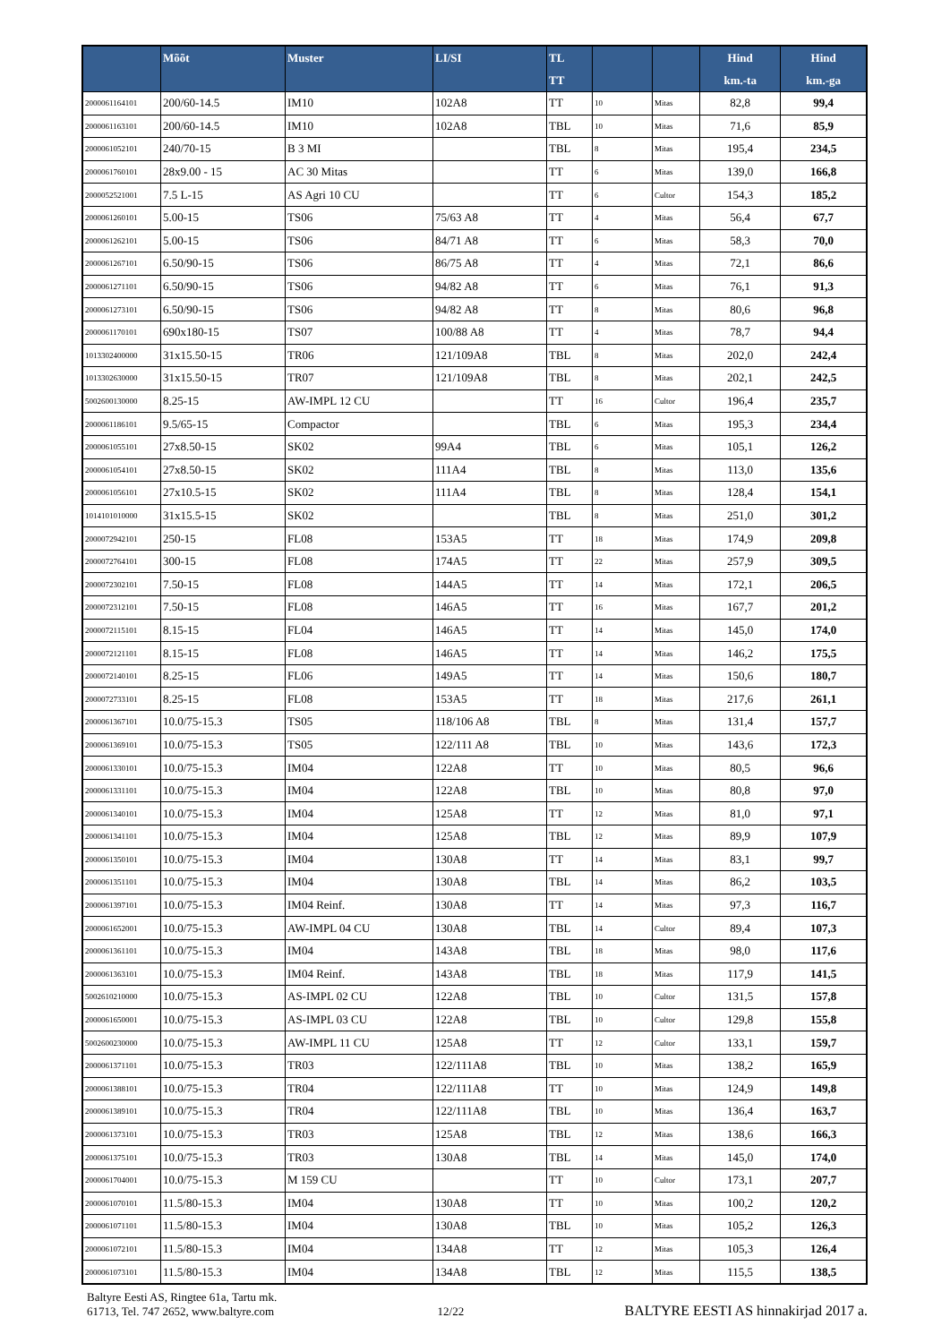| | Mõõt | Muster | LI/SI | TL TT | | | Hind km.-ta | Hind km.-ga |
| --- | --- | --- | --- | --- | --- | --- | --- | --- |
| 2000061164101 | 200/60-14.5 | IM10 | 102A8 | TT | 10 | Mitas | 82,8 | 99,4 |
| 2000061163101 | 200/60-14.5 | IM10 | 102A8 | TBL | 10 | Mitas | 71,6 | 85,9 |
| 2000061052101 | 240/70-15 | B 3 MI | | TBL | 8 | Mitas | 195,4 | 234,5 |
| 2000061760101 | 28x9.00 - 15 | AC 30 Mitas | | TT | 6 | Mitas | 139,0 | 166,8 |
| 2000052521001 | 7.5 L-15 | AS Agri 10 CU | | TT | 6 | Cultor | 154,3 | 185,2 |
| 2000061260101 | 5.00-15 | TS06 | 75/63 A8 | TT | 4 | Mitas | 56,4 | 67,7 |
| 2000061262101 | 5.00-15 | TS06 | 84/71 A8 | TT | 6 | Mitas | 58,3 | 70,0 |
| 2000061267101 | 6.50/90-15 | TS06 | 86/75 A8 | TT | 4 | Mitas | 72,1 | 86,6 |
| 2000061271101 | 6.50/90-15 | TS06 | 94/82 A8 | TT | 6 | Mitas | 76,1 | 91,3 |
| 2000061273101 | 6.50/90-15 | TS06 | 94/82 A8 | TT | 8 | Mitas | 80,6 | 96,8 |
| 2000061170101 | 690x180-15 | TS07 | 100/88 A8 | TT | 4 | Mitas | 78,7 | 94,4 |
| 1013302400000 | 31x15.50-15 | TR06 | 121/109A8 | TBL | 8 | Mitas | 202,0 | 242,4 |
| 1013302630000 | 31x15.50-15 | TR07 | 121/109A8 | TBL | 8 | Mitas | 202,1 | 242,5 |
| 5002600130000 | 8.25-15 | AW-IMPL 12 CU | | TT | 16 | Cultor | 196,4 | 235,7 |
| 2000061186101 | 9.5/65-15 | Compactor | | TBL | 6 | Mitas | 195,3 | 234,4 |
| 2000061055101 | 27x8.50-15 | SK02 | 99A4 | TBL | 6 | Mitas | 105,1 | 126,2 |
| 2000061054101 | 27x8.50-15 | SK02 | 111A4 | TBL | 8 | Mitas | 113,0 | 135,6 |
| 2000061056101 | 27x10.5-15 | SK02 | 111A4 | TBL | 8 | Mitas | 128,4 | 154,1 |
| 1014101010000 | 31x15.5-15 | SK02 | | TBL | 8 | Mitas | 251,0 | 301,2 |
| 2000072942101 | 250-15 | FL08 | 153A5 | TT | 18 | Mitas | 174,9 | 209,8 |
| 2000072764101 | 300-15 | FL08 | 174A5 | TT | 22 | Mitas | 257,9 | 309,5 |
| 2000072302101 | 7.50-15 | FL08 | 144A5 | TT | 14 | Mitas | 172,1 | 206,5 |
| 2000072312101 | 7.50-15 | FL08 | 146A5 | TT | 16 | Mitas | 167,7 | 201,2 |
| 2000072115101 | 8.15-15 | FL04 | 146A5 | TT | 14 | Mitas | 145,0 | 174,0 |
| 2000072121101 | 8.15-15 | FL08 | 146A5 | TT | 14 | Mitas | 146,2 | 175,5 |
| 2000072140101 | 8.25-15 | FL06 | 149A5 | TT | 14 | Mitas | 150,6 | 180,7 |
| 2000072733101 | 8.25-15 | FL08 | 153A5 | TT | 18 | Mitas | 217,6 | 261,1 |
| 2000061367101 | 10.0/75-15.3 | TS05 | 118/106 A8 | TBL | 8 | Mitas | 131,4 | 157,7 |
| 2000061369101 | 10.0/75-15.3 | TS05 | 122/111 A8 | TBL | 10 | Mitas | 143,6 | 172,3 |
| 2000061330101 | 10.0/75-15.3 | IM04 | 122A8 | TT | 10 | Mitas | 80,5 | 96,6 |
| 2000061331101 | 10.0/75-15.3 | IM04 | 122A8 | TBL | 10 | Mitas | 80,8 | 97,0 |
| 2000061340101 | 10.0/75-15.3 | IM04 | 125A8 | TT | 12 | Mitas | 81,0 | 97,1 |
| 2000061341101 | 10.0/75-15.3 | IM04 | 125A8 | TBL | 12 | Mitas | 89,9 | 107,9 |
| 2000061350101 | 10.0/75-15.3 | IM04 | 130A8 | TT | 14 | Mitas | 83,1 | 99,7 |
| 2000061351101 | 10.0/75-15.3 | IM04 | 130A8 | TBL | 14 | Mitas | 86,2 | 103,5 |
| 2000061397101 | 10.0/75-15.3 | IM04 Reinf. | 130A8 | TT | 14 | Mitas | 97,3 | 116,7 |
| 2000061652001 | 10.0/75-15.3 | AW-IMPL 04 CU | 130A8 | TBL | 14 | Cultor | 89,4 | 107,3 |
| 2000061361101 | 10.0/75-15.3 | IM04 | 143A8 | TBL | 18 | Mitas | 98,0 | 117,6 |
| 2000061363101 | 10.0/75-15.3 | IM04 Reinf. | 143A8 | TBL | 18 | Mitas | 117,9 | 141,5 |
| 5002610210000 | 10.0/75-15.3 | AS-IMPL 02 CU | 122A8 | TBL | 10 | Cultor | 131,5 | 157,8 |
| 2000061650001 | 10.0/75-15.3 | AS-IMPL 03 CU | 122A8 | TBL | 10 | Cultor | 129,8 | 155,8 |
| 5002600230000 | 10.0/75-15.3 | AW-IMPL 11 CU | 125A8 | TT | 12 | Cultor | 133,1 | 159,7 |
| 2000061371101 | 10.0/75-15.3 | TR03 | 122/111A8 | TBL | 10 | Mitas | 138,2 | 165,9 |
| 2000061388101 | 10.0/75-15.3 | TR04 | 122/111A8 | TT | 10 | Mitas | 124,9 | 149,8 |
| 2000061389101 | 10.0/75-15.3 | TR04 | 122/111A8 | TBL | 10 | Mitas | 136,4 | 163,7 |
| 2000061373101 | 10.0/75-15.3 | TR03 | 125A8 | TBL | 12 | Mitas | 138,6 | 166,3 |
| 2000061375101 | 10.0/75-15.3 | TR03 | 130A8 | TBL | 14 | Mitas | 145,0 | 174,0 |
| 2000061704001 | 10.0/75-15.3 | M 159 CU | | TT | 10 | Cultor | 173,1 | 207,7 |
| 2000061070101 | 11.5/80-15.3 | IM04 | 130A8 | TT | 10 | Mitas | 100,2 | 120,2 |
| 2000061071101 | 11.5/80-15.3 | IM04 | 130A8 | TBL | 10 | Mitas | 105,2 | 126,3 |
| 2000061072101 | 11.5/80-15.3 | IM04 | 134A8 | TT | 12 | Mitas | 105,3 | 126,4 |
| 2000061073101 | 11.5/80-15.3 | IM04 | 134A8 | TBL | 12 | Mitas | 115,5 | 138,5 |
Baltyre Eesti AS, Ringtee 61a, Tartu mk.
61713, Tel. 747 2652, www.baltyre.com
12/22
BALTYRE EESTI AS hinnakirjad 2017 a.